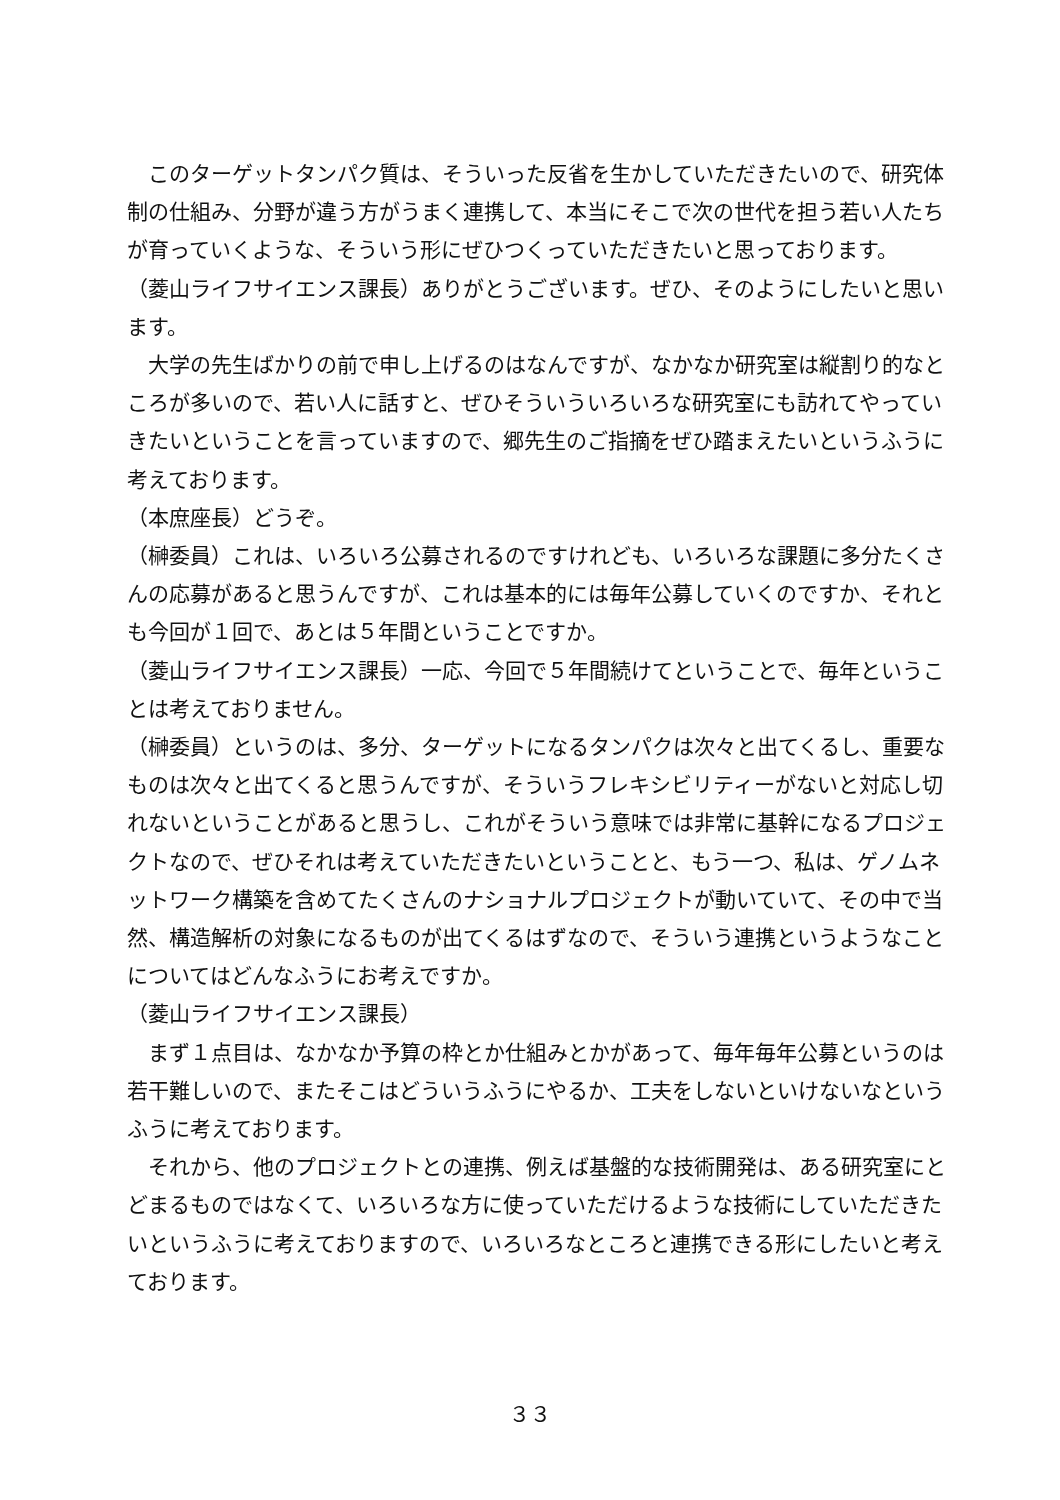このターゲットタンパク質は、そういった反省を生かしていただきたいので、研究体制の仕組み、分野が違う方がうまく連携して、本当にそこで次の世代を担う若い人たちが育っていくような、そういう形にぜひつくっていただきたいと思っております。
（菱山ライフサイエンス課長）ありがとうございます。ぜひ、そのようにしたいと思います。
大学の先生ばかりの前で申し上げるのはなんですが、なかなか研究室は縦割り的なところが多いので、若い人に話すと、ぜひそういういろいろな研究室にも訪れてやっていきたいということを言っていますので、郷先生のご指摘をぜひ踏まえたいというふうに考えております。
（本庶座長）どうぞ。
（榊委員）これは、いろいろ公募されるのですけれども、いろいろな課題に多分たくさんの応募があると思うんですが、これは基本的には毎年公募していくのですか、それとも今回が１回で、あとは５年間ということですか。
（菱山ライフサイエンス課長）一応、今回で５年間続けてということで、毎年ということは考えておりません。
（榊委員）というのは、多分、ターゲットになるタンパクは次々と出てくるし、重要なものは次々と出てくると思うんですが、そういうフレキシビリティーがないと対応し切れないということがあると思うし、これがそういう意味では非常に基幹になるプロジェクトなので、ぜひそれは考えていただきたいということと、もう一つ、私は、ゲノムネットワーク構築を含めてたくさんのナショナルプロジェクトが動いていて、その中で当然、構造解析の対象になるものが出てくるはずなので、そういう連携というようなことについてはどんなふうにお考えですか。
（菱山ライフサイエンス課長）
まず１点目は、なかなか予算の枠とか仕組みとかがあって、毎年毎年公募というのは若干難しいので、またそこはどういうふうにやるか、工夫をしないといけないなというふうに考えております。
それから、他のプロジェクトとの連携、例えば基盤的な技術開発は、ある研究室にとどまるものではなくて、いろいろな方に使っていただけるような技術にしていただきたいというふうに考えておりますので、いろいろなところと連携できる形にしたいと考えております。
３３